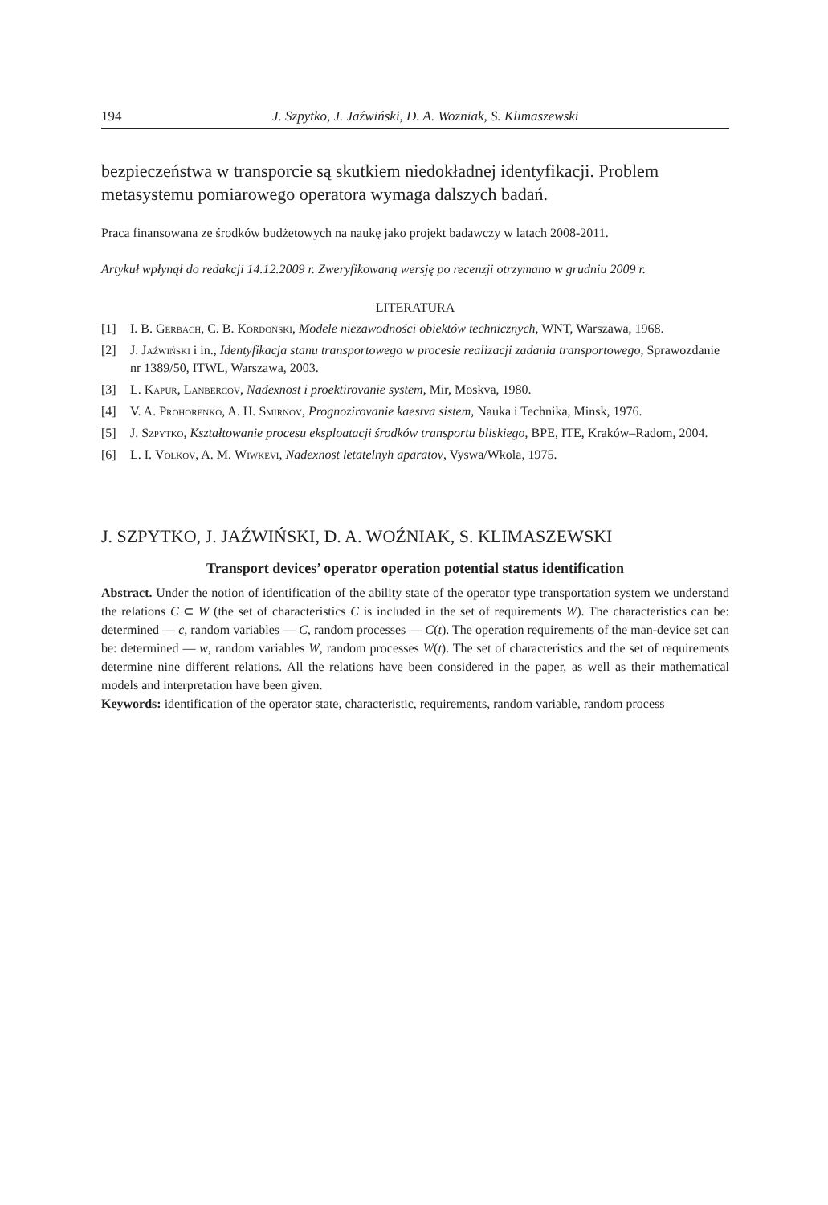194 J. Szpytko, J. Jaźwiński, D. A. Wozniak, S. Klimaszewski
bezpieczeństwa w transporcie są skutkiem niedokładnej identyfikacji. Problem metasystemu pomiarowego operatora wymaga dalszych badań.
Praca finansowana ze środków budżetowych na naukę jako projekt badawczy w latach 2008-2011.
Artykuł wpłynął do redakcji 14.12.2009 r. Zweryfikowaną wersję po recenzji otrzymano w grudniu 2009 r.
LITERATURA
[1] I. B. Gerbach, C. B. Kordoński, Modele niezawodności obiektów technicznych, WNT, Warszawa, 1968.
[2] J. Jaźwiński i in., Identyfikacja stanu transportowego w procesie realizacji zadania transportowego, Sprawozdanie nr 1389/50, ITWL, Warszawa, 2003.
[3] L. Kapur, Lanbercov, Nadexnost i proektirovanie system, Mir, Moskva, 1980.
[4] V. A. Prohorenko, A. H. Smirnov, Prognozirovanie kaestva sistem, Nauka i Technika, Minsk, 1976.
[5] J. Szpytko, Kształtowanie procesu eksploatacji środków transportu bliskiego, BPE, ITE, Kraków–Radom, 2004.
[6] L. I. Volkov, A. M. Wiwkevi, Nadexnost letatelnyh aparatov, Vyswa/Wkola, 1975.
J. SZPYTKO, J. JAŹWIŃSKI, D. A. WOŹNIAK, S. KLIMASZEWSKI
Transport devices’ operator operation potential status identification
Abstract. Under the notion of identification of the ability state of the operator type transportation system we understand the relations C ⊂ W (the set of characteristics C is included in the set of requirements W). The characteristics can be: determined — c, random variables — C, random processes — C(t). The operation requirements of the man-device set can be: determined — w, random variables W, random processes W(t). The set of characteristics and the set of requirements determine nine different relations. All the relations have been considered in the paper, as well as their mathematical models and interpretation have been given.
Keywords: identification of the operator state, characteristic, requirements, random variable, random process